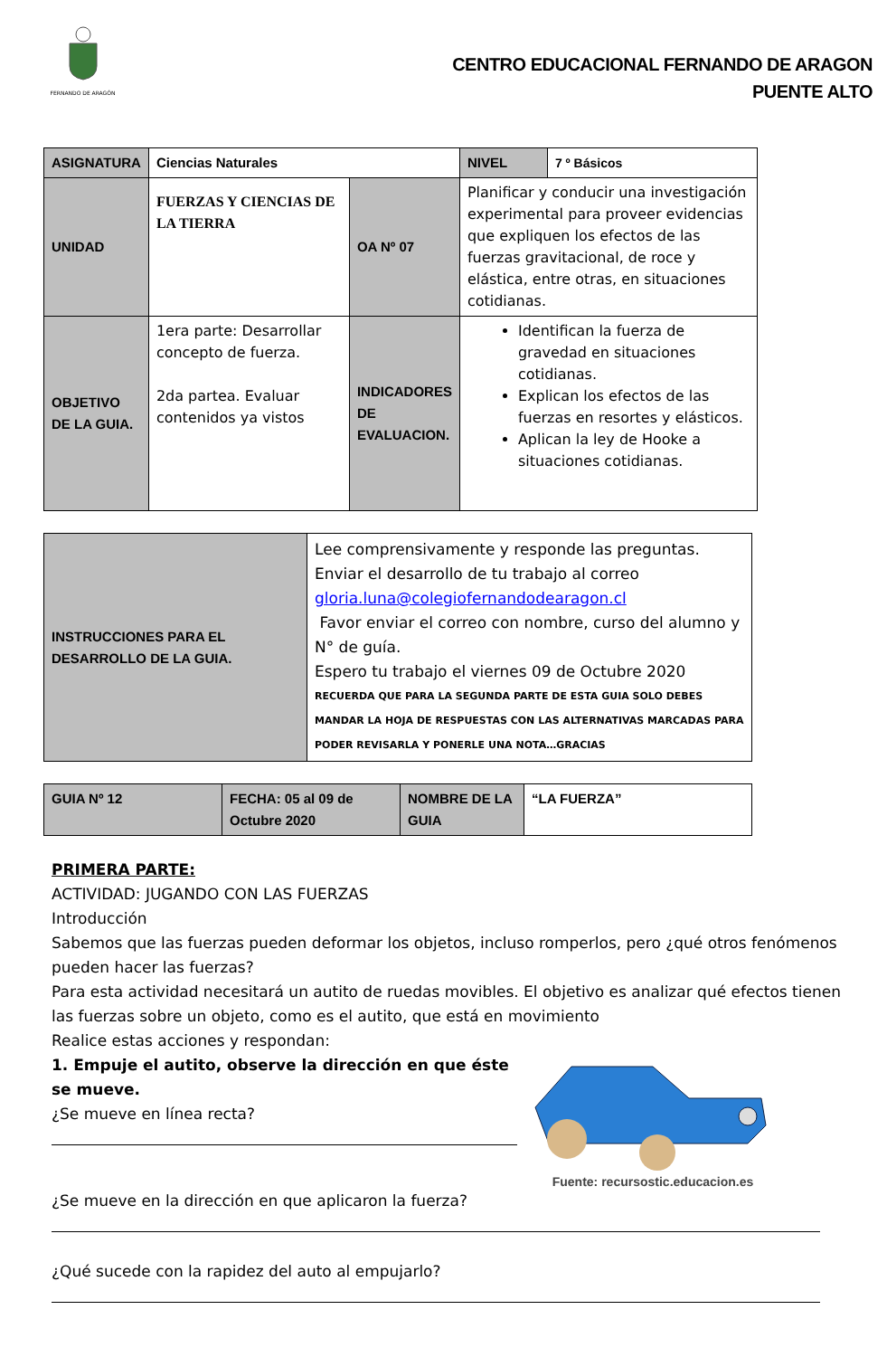FERNANDO DE ARAGÓN
CENTRO EDUCACIONAL FERNANDO DE ARAGON
PUENTE ALTO
| ASIGNATURA | Ciencias Naturales | | NIVEL | 7 º Básicos |
| UNIDAD | FUERZAS Y CIENCIAS DE LA TIERRA | OA Nº 07 | Planificar y conducir una investigación experimental para proveer evidencias que expliquen los efectos de las fuerzas gravitacional, de roce y elástica, entre otras, en situaciones cotidianas. | |
| OBJETIVO DE LA GUIA. | 1era parte: Desarrollar concepto de fuerza. 2da partea. Evaluar contenidos ya vistos | INDICADORES DE EVALUACION. | Identifican la fuerza de gravedad en situaciones cotidianas. Explican los efectos de las fuerzas en resortes y elásticos. Aplican la ley de Hooke a situaciones cotidianas. | |
| INSTRUCCIONES PARA EL DESARROLLO DE LA GUIA. | Lee comprensivamente y responde las preguntas. Enviar el desarrollo de tu trabajo al correo gloria.luna@colegiofernandodearagon.cl Favor enviar el correo con nombre, curso del alumno y N° de guía. Espero tu trabajo el viernes 09 de Octubre 2020 RECUERDA QUE PARA LA SEGUNDA PARTE DE ESTA GUIA SOLO DEBES MANDAR LA HOJA DE RESPUESTAS CON LAS ALTERNATIVAS MARCADAS PARA PODER REVISARLA Y PONERLE UNA NOTA…GRACIAS |
| GUIA Nº 12 | FECHA: 05 al 09 de Octubre 2020 | NOMBRE DE LA GUIA | “LA FUERZA” |
PRIMERA PARTE:
ACTIVIDAD: JUGANDO CON LAS FUERZAS
Introducción
Sabemos que las fuerzas pueden deformar los objetos, incluso romperlos, pero ¿qué otros fenómenos pueden hacer las fuerzas?
Para esta actividad necesitará un autito de ruedas movibles. El objetivo es analizar qué efectos tienen las fuerzas sobre un objeto, como es el autito, que está en movimiento
Realice estas acciones y respondan:
1. Empuje el autito, observe la dirección en que éste se mueve.
¿Se mueve en línea recta?
Fuente: recursostic.educacion.es
¿Se mueve en la dirección en que aplicaron la fuerza?
¿Qué sucede con la rapidez del auto al empujarlo?